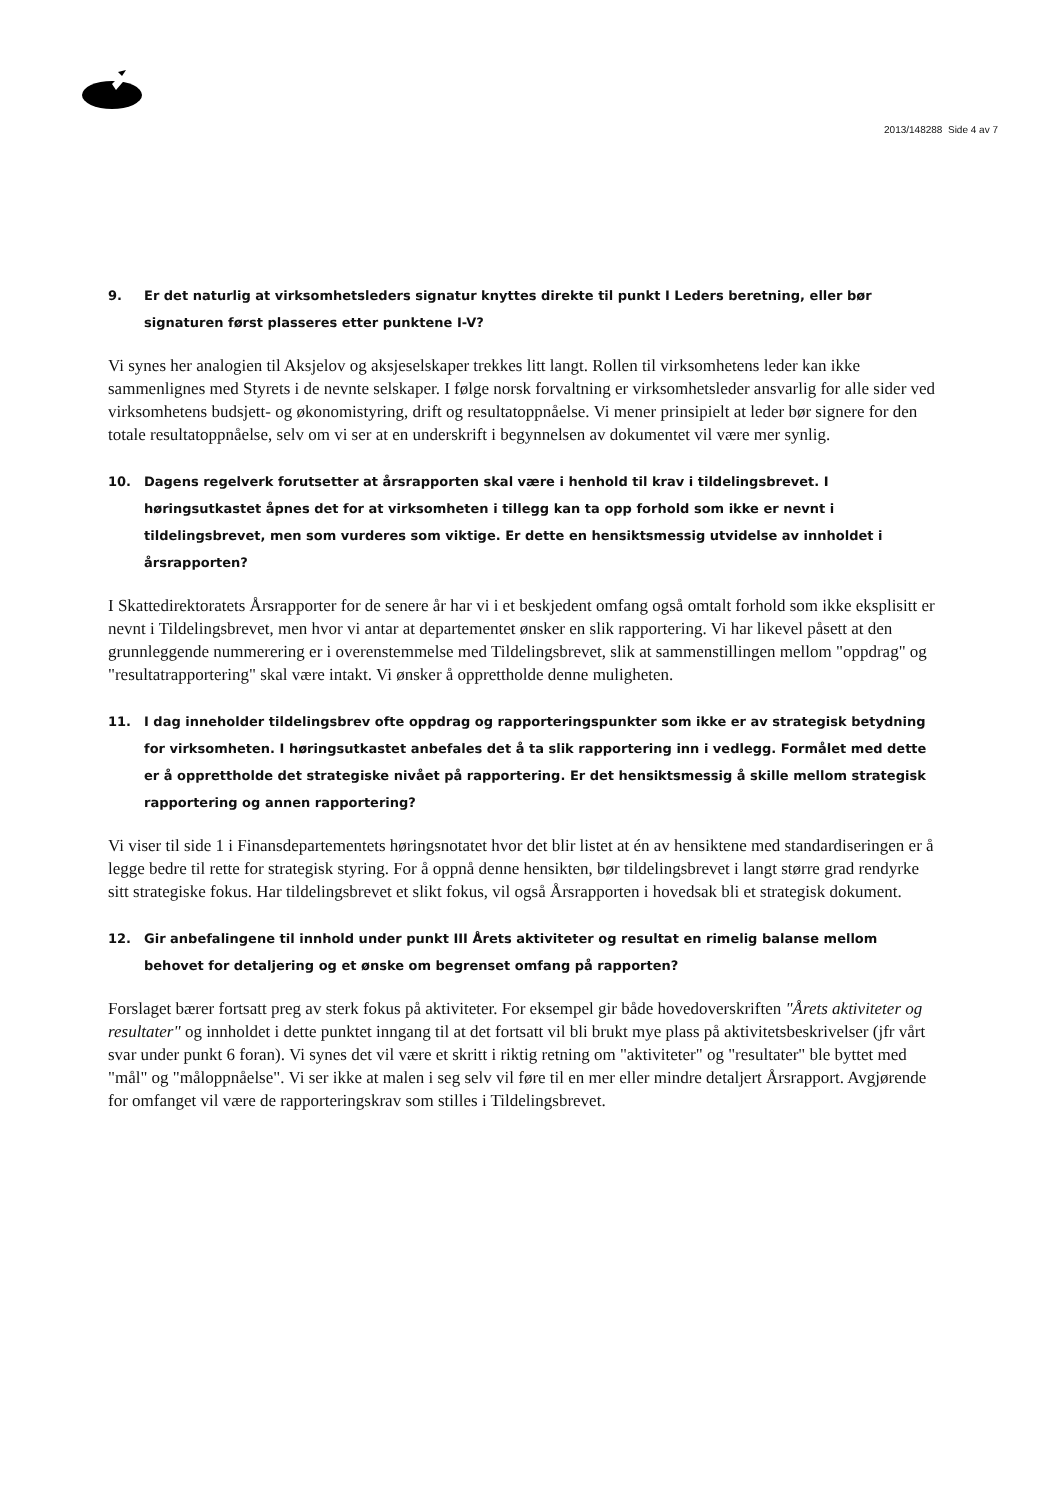2013/148288 Side 4 av 7
9. Er det naturlig at virksomhetsleders signatur knyttes direkte til punkt I Leders beretning, eller bør signaturen først plasseres etter punktene I-V?
Vi synes her analogien til Aksjelov og aksjeselskaper trekkes litt langt. Rollen til virksomhetens leder kan ikke sammenlignes med Styrets i de nevnte selskaper. I følge norsk forvaltning er virksomhetsleder ansvarlig for alle sider ved virksomhetens budsjett- og økonomistyring, drift og resultatoppnåelse. Vi mener prinsipielt at leder bør signere for den totale resultatoppnåelse, selv om vi ser at en underskrift i begynnelsen av dokumentet vil være mer synlig.
10. Dagens regelverk forutsetter at årsrapporten skal være i henhold til krav i tildelingsbrevet. I høringsutkastet åpnes det for at virksomheten i tillegg kan ta opp forhold som ikke er nevnt i tildelingsbrevet, men som vurderes som viktige. Er dette en hensiktsmessig utvidelse av innholdet i årsrapporten?
I Skattedirektoratets Årsrapporter for de senere år har vi i et beskjedent omfang også omtalt forhold som ikke eksplisitt er nevnt i Tildelingsbrevet, men hvor vi antar at departementet ønsker en slik rapportering. Vi har likevel påsett at den grunnleggende nummerering er i overenstemmelse med Tildelingsbrevet, slik at sammenstillingen mellom "oppdrag" og "resultatrapportering" skal være intakt. Vi ønsker å opprettholde denne muligheten.
11. I dag inneholder tildelingsbrev ofte oppdrag og rapporteringspunkter som ikke er av strategisk betydning for virksomheten. I høringsutkastet anbefales det å ta slik rapportering inn i vedlegg. Formålet med dette er å opprettholde det strategiske nivået på rapportering. Er det hensiktsmessig å skille mellom strategisk rapportering og annen rapportering?
Vi viser til side 1 i Finansdepartementets høringsnotatet hvor det blir listet at én av hensiktene med standardiseringen er å legge bedre til rette for strategisk styring. For å oppnå denne hensikten, bør tildelingsbrevet i langt større grad rendyrke sitt strategiske fokus. Har tildelingsbrevet et slikt fokus, vil også Årsrapporten i hovedsak bli et strategisk dokument.
12. Gir anbefalingene til innhold under punkt III Årets aktiviteter og resultat en rimelig balanse mellom behovet for detaljering og et ønske om begrenset omfang på rapporten?
Forslaget bærer fortsatt preg av sterk fokus på aktiviteter. For eksempel gir både hovedoverskriften "Årets aktiviteter og resultater" og innholdet i dette punktet inngang til at det fortsatt vil bli brukt mye plass på aktivitetsbeskrivelser (jfr vårt svar under punkt 6 foran). Vi synes det vil være et skritt i riktig retning om "aktiviteter" og "resultater" ble byttet med "mål" og "måloppnåelse". Vi ser ikke at malen i seg selv vil føre til en mer eller mindre detaljert Årsrapport. Avgjørende for omfanget vil være de rapporteringskrav som stilles i Tildelingsbrevet.